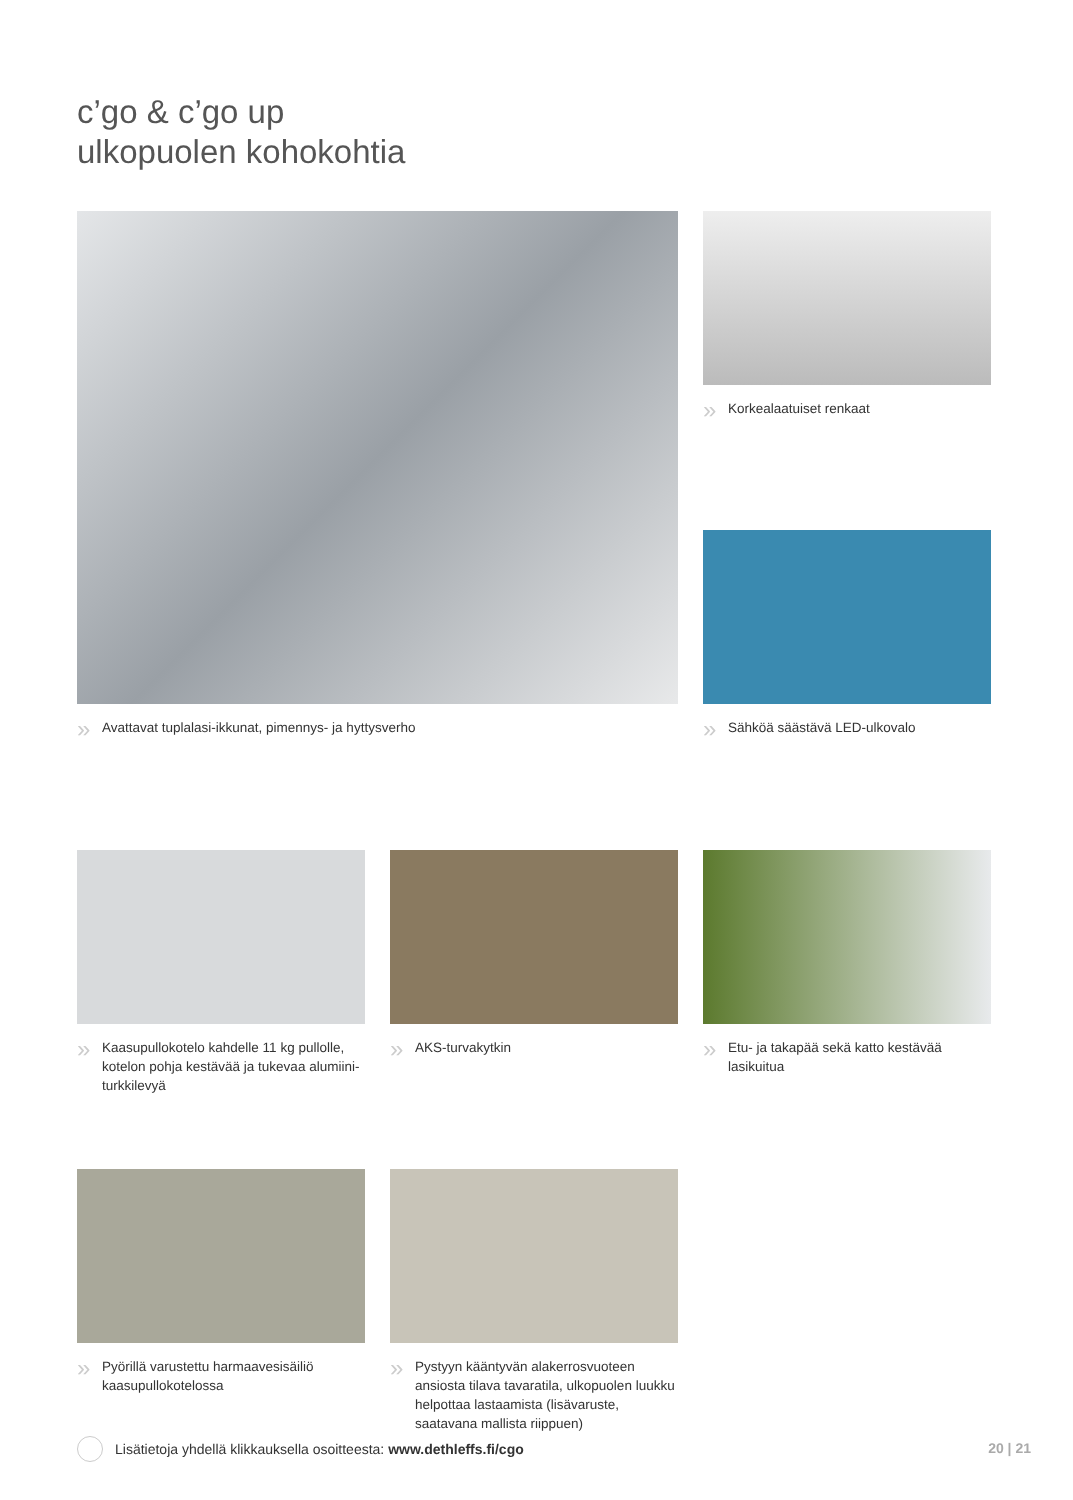c’go & c’go up
ulkopuolen kohokohtia
» Avattavat tuplalasi-ikkunat, pimennys- ja hyttysverho » Korkealaatuiset renkaat
» Sähköä säästävä LED-ulkovalo
» Kaasupullokotelo kahdelle 11 kg pullolle, kotelon pohja kestävää ja tukevaa alumiini-turkkilevyä
» AKS-turvakytkin
» Etu- ja takapää sekä katto kestävää lasikuitua
» Pyörillä varustettu harmaavesisäiliö kaasupullokotelossa
» Pystyyn kääntyvän alakerrosvuoteen ansiosta tilava tavaratila, ulkopuolen luukku helpottaa lastaamista (lisävaruste, saatavana mallista riippuen)
Lisätietoja yhdellä klikkauksella osoitteesta: www.dethleffs.fi/cgo
20 | 21